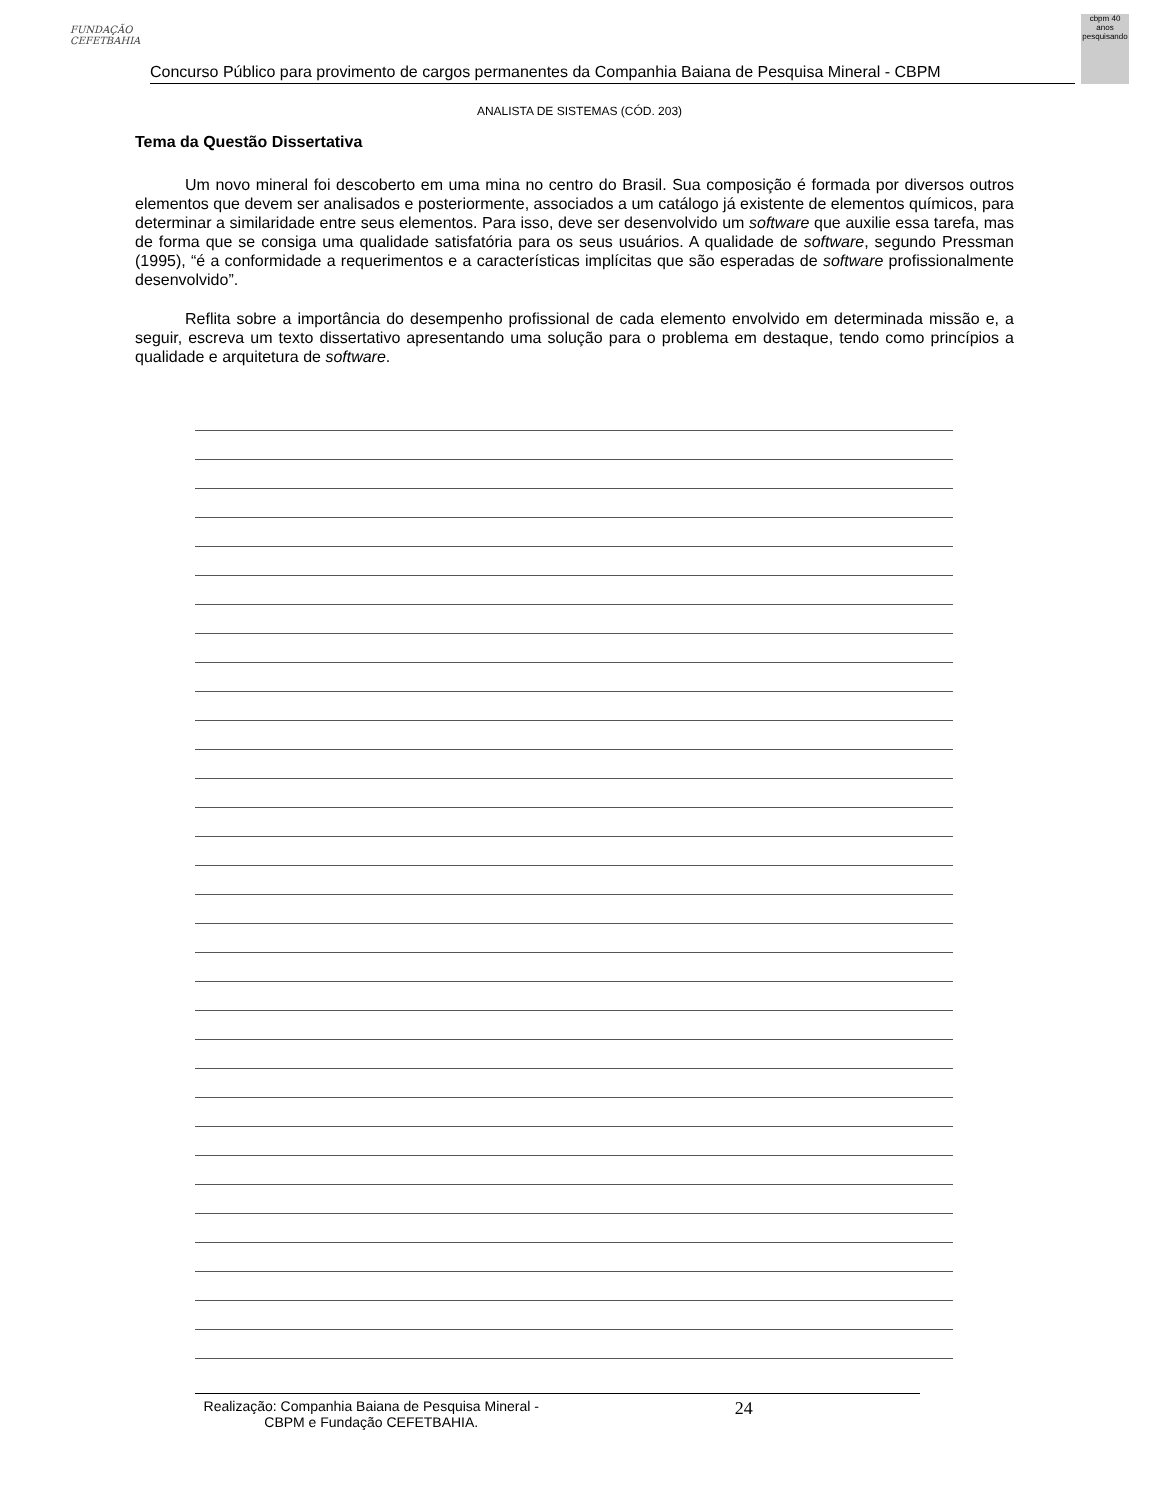FUNDAÇÃO CEFETBAHIA
Concurso Público para provimento de cargos permanentes da Companhia Baiana de Pesquisa Mineral - CBPM
cbpm 40 anos pesquisando
ANALISTA DE SISTEMAS (CÓD. 203)
Tema da Questão Dissertativa
Um novo mineral foi descoberto em uma mina no centro do Brasil. Sua composição é formada por diversos outros elementos que devem ser analisados e posteriormente, associados a um catálogo já existente de elementos químicos, para determinar a similaridade entre seus elementos. Para isso, deve ser desenvolvido um software que auxilie essa tarefa, mas de forma que se consiga uma qualidade satisfatória para os seus usuários. A qualidade de software, segundo Pressman (1995), “é a conformidade a requerimentos e a características implícitas que são esperadas de software profissionalmente desenvolvido”.
Reflita sobre a importância do desempenho profissional de cada elemento envolvido em determinada missão e, a seguir, escreva um texto dissertativo apresentando uma solução para o problema em destaque, tendo como princípios a qualidade e arquitetura de software.
Realização: Companhia Baiana de Pesquisa Mineral - CBPM e Fundação CEFETBAHIA. 24